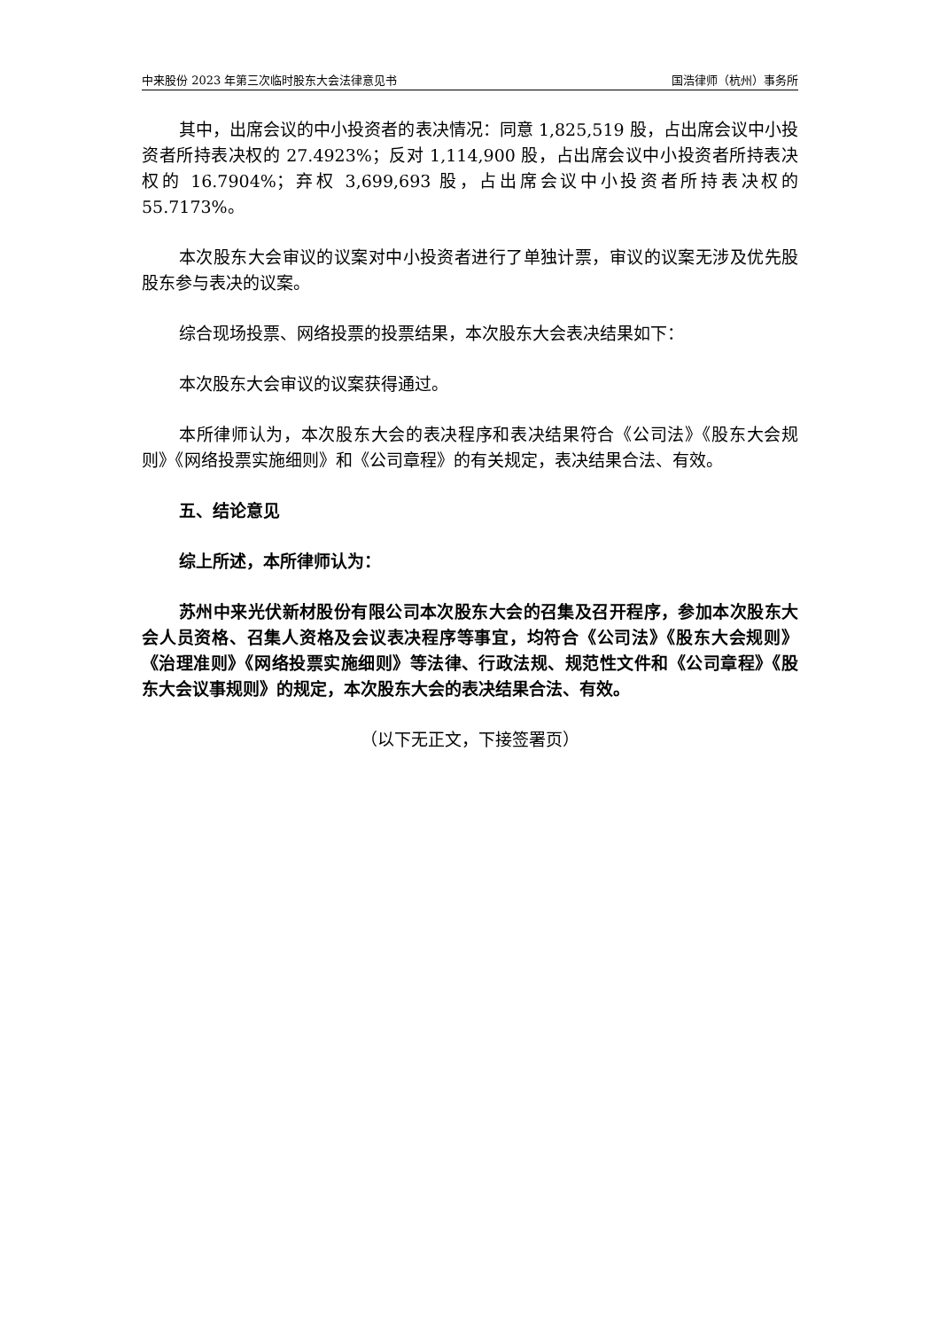中来股份 2023 年第三次临时股东大会法律意见书 国浩律师（杭州）事务所
其中，出席会议的中小投资者的表决情况：同意 1,825,519 股，占出席会议中小投资者所持表决权的 27.4923%；反对 1,114,900 股，占出席会议中小投资者所持表决权的 16.7904%；弃权 3,699,693 股，占出席会议中小投资者所持表决权的 55.7173%。
本次股东大会审议的议案对中小投资者进行了单独计票，审议的议案无涉及优先股股东参与表决的议案。
综合现场投票、网络投票的投票结果，本次股东大会表决结果如下：
本次股东大会审议的议案获得通过。
本所律师认为，本次股东大会的表决程序和表决结果符合《公司法》《股东大会规则》《网络投票实施细则》和《公司章程》的有关规定，表决结果合法、有效。
五、结论意见
综上所述，本所律师认为：
苏州中来光伏新材股份有限公司本次股东大会的召集及召开程序，参加本次股东大会人员资格、召集人资格及会议表决程序等事宜，均符合《公司法》《股东大会规则》《治理准则》《网络投票实施细则》等法律、行政法规、规范性文件和《公司章程》《股东大会议事规则》的规定，本次股东大会的表决结果合法、有效。
（以下无正文，下接签署页）